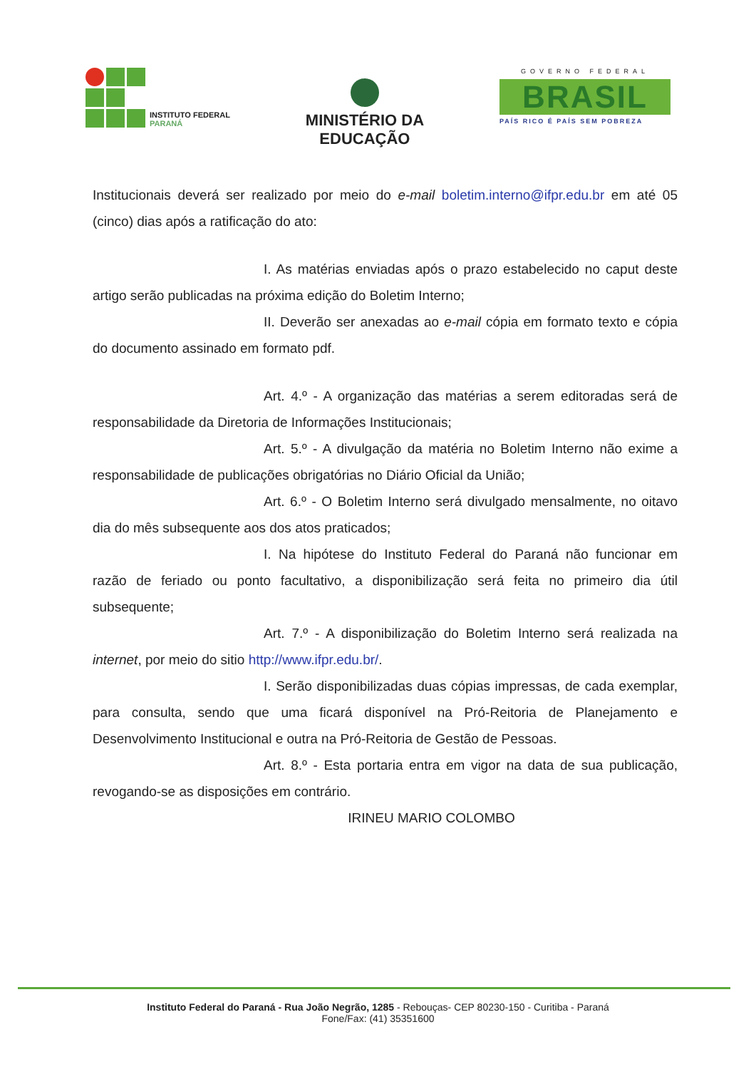INSTITUTO FEDERAL
PARANÁ
MINISTÉRIO DA
EDUCAÇÃO
GOVERNO FEDERAL
BRASIL
PAÍS RICO É PAÍS SEM POBREZA
Institucionais deverá ser realizado por meio do e-mail boletim.interno@ifpr.edu.br em até 05 (cinco) dias após a ratificação do ato:
I. As matérias enviadas após o prazo estabelecido no caput deste artigo serão publicadas na próxima edição do Boletim Interno;
II. Deverão ser anexadas ao e-mail cópia em formato texto e cópia do documento assinado em formato pdf.
Art. 4.º - A organização das matérias a serem editoradas será de responsabilidade da Diretoria de Informações Institucionais;
Art. 5.º - A divulgação da matéria no Boletim Interno não exime a responsabilidade de publicações obrigatórias no Diário Oficial da União;
Art. 6.º - O Boletim Interno será divulgado mensalmente, no oitavo dia do mês subsequente aos dos atos praticados;
I. Na hipótese do Instituto Federal do Paraná não funcionar em razão de feriado ou ponto facultativo, a disponibilização será feita no primeiro dia útil subsequente;
Art. 7.º - A disponibilização do Boletim Interno será realizada na internet, por meio do sitio http://www.ifpr.edu.br/.
I. Serão disponibilizadas duas cópias impressas, de cada exemplar, para consulta, sendo que uma ficará disponível na Pró-Reitoria de Planejamento e Desenvolvimento Institucional e outra na Pró-Reitoria de Gestão de Pessoas.
Art. 8.º - Esta portaria entra em vigor na data de sua publicação, revogando-se as disposições em contrário.
IRINEU MARIO COLOMBO
Instituto Federal do Paraná - Rua João Negrão, 1285 - Rebouças- CEP 80230-150 - Curitiba - Paraná
Fone/Fax: (41) 35351600